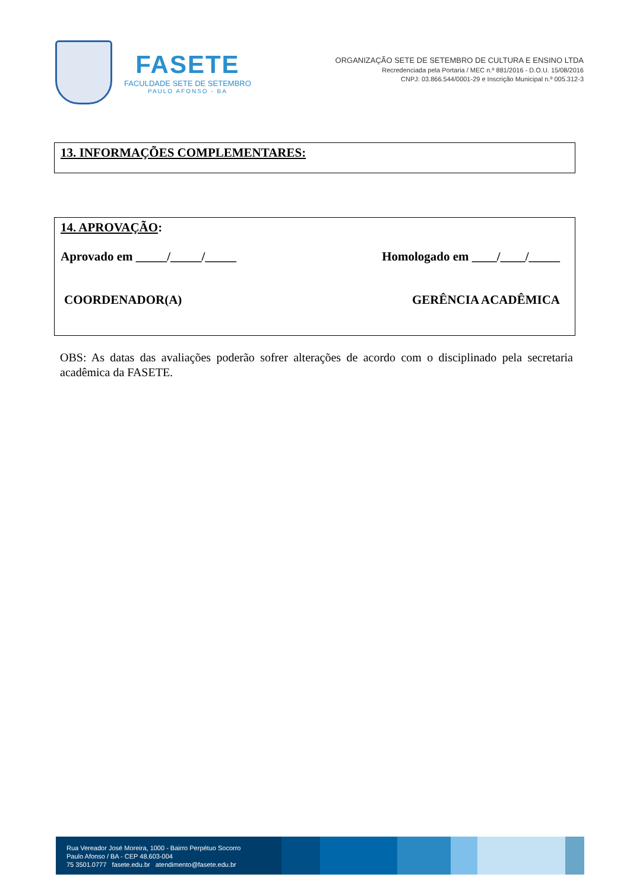FASETE
FACULDADE SETE DE SETEMBRO
PAULO AFONSO - BA
ORGANIZAÇÃO SETE DE SETEMBRO DE CULTURA E ENSINO LTDA
Recredenciada pela Portaria / MEC n.º 881/2016 - D.O.U. 15/08/2016
CNPJ: 03.866.544/0001-29 e Inscrição Municipal n.º 005.312-3
13. INFORMAÇÕES COMPLEMENTARES:
14. APROVAÇÃO:
Aprovado em _____/_____/_____ Homologado em ____/____/_____
COORDENADOR(A) GERÊNCIA ACADÊMICA
OBS: As datas das avaliações poderão sofrer alterações de acordo com o disciplinado pela secretaria acadêmica da FASETE.
Rua Vereador José Moreira, 1000 - Bairro Perpétuo Socorro
Paulo Afonso / BA - CEP 48.603-004
75 3501.0777 fasete.edu.br atendimento@fasete.edu.br